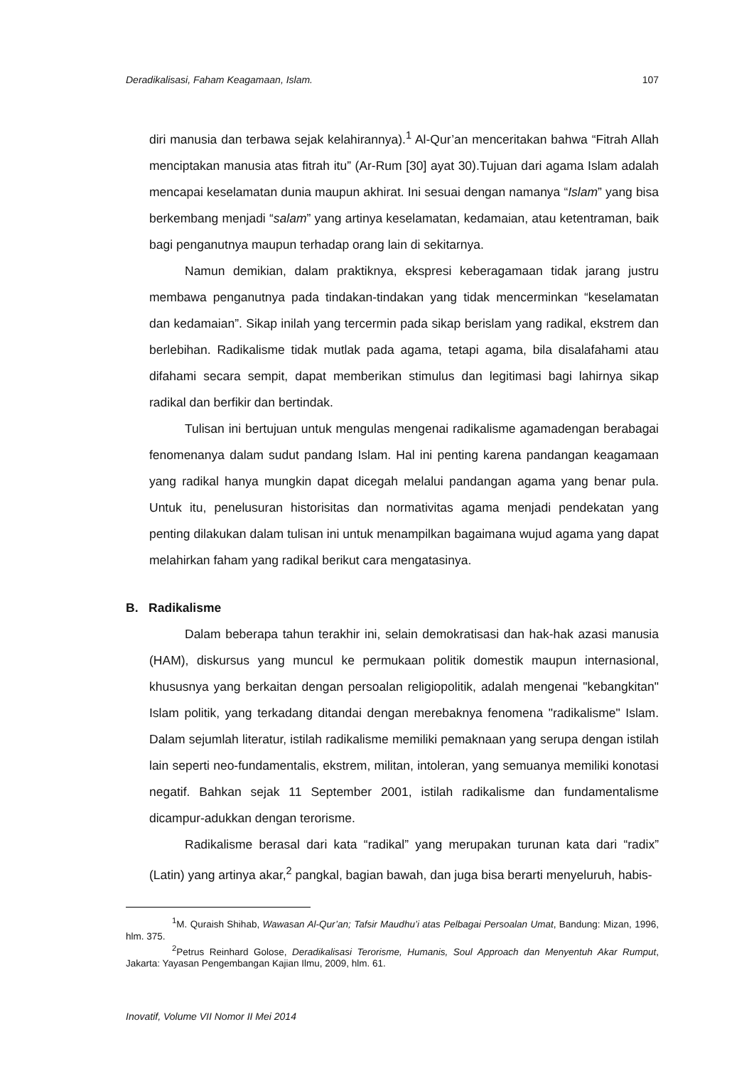Deradikalisasi, Faham Keagamaan, Islam. 107
diri manusia dan terbawa sejak kelahirannya).<sup>1</sup> Al-Qur’an menceritakan bahwa “Fitrah Allah menciptakan manusia atas fitrah itu” (Ar-Rum [30] ayat 30).Tujuan dari agama Islam adalah mencapai keselamatan dunia maupun akhirat. Ini sesuai dengan namanya “Islam” yang bisa berkembang menjadi “salam” yang artinya keselamatan, kedamaian, atau ketentraman, baik bagi penganutnya maupun terhadap orang lain di sekitarnya.
Namun demikian, dalam praktiknya, ekspresi keberagamaan tidak jarang justru membawa penganutnya pada tindakan-tindakan yang tidak mencerminkan “keselamatan dan kedamaian”. Sikap inilah yang tercermin pada sikap berislam yang radikal, ekstrem dan berlebihan. Radikalisme tidak mutlak pada agama, tetapi agama, bila disalafahami atau difahami secara sempit, dapat memberikan stimulus dan legitimasi bagi lahirnya sikap radikal dan berfikir dan bertindak.
Tulisan ini bertujuan untuk mengulas mengenai radikalisme agamadengan berabagai fenomenanya dalam sudut pandang Islam. Hal ini penting karena pandangan keagamaan yang radikal hanya mungkin dapat dicegah melalui pandangan agama yang benar pula. Untuk itu, penelusuran historisitas dan normativitas agama menjadi pendekatan yang penting dilakukan dalam tulisan ini untuk menampilkan bagaimana wujud agama yang dapat melahirkan faham yang radikal berikut cara mengatasinya.
B. Radikalisme
Dalam beberapa tahun terakhir ini, selain demokratisasi dan hak-hak azasi manusia (HAM), diskursus yang muncul ke permukaan politik domestik maupun internasional, khususnya yang berkaitan dengan persoalan religiopolitik, adalah mengenai "kebangkitan" Islam politik, yang terkadang ditandai dengan merebaknya fenomena "radikalisme" Islam. Dalam sejumlah literatur, istilah radikalisme memiliki pemaknaan yang serupa dengan istilah lain seperti neo-fundamentalis, ekstrem, militan, intoleran, yang semuanya memiliki konotasi negatif. Bahkan sejak 11 September 2001, istilah radikalisme dan fundamentalisme dicampur-adukkan dengan terorisme.
Radikalisme berasal dari kata “radikal” yang merupakan turunan kata dari “radix” (Latin) yang artinya akar,<sup>2</sup> pangkal, bagian bawah, dan juga bisa berarti menyeluruh, habis-
<sup>1</sup> M. Quraish Shihab, Wawasan Al-Qur’an; Tafsir Maudhu’i atas Pelbagai Persoalan Umat, Bandung: Mizan, 1996, hlm. 375.
<sup>2</sup> Petrus Reinhard Golose, Deradikalisasi Terorisme, Humanis, Soul Approach dan Menyentuh Akar Rumput, Jakarta: Yayasan Pengembangan Kajian Ilmu, 2009, hlm. 61.
Inovatif, Volume VII Nomor II Mei 2014